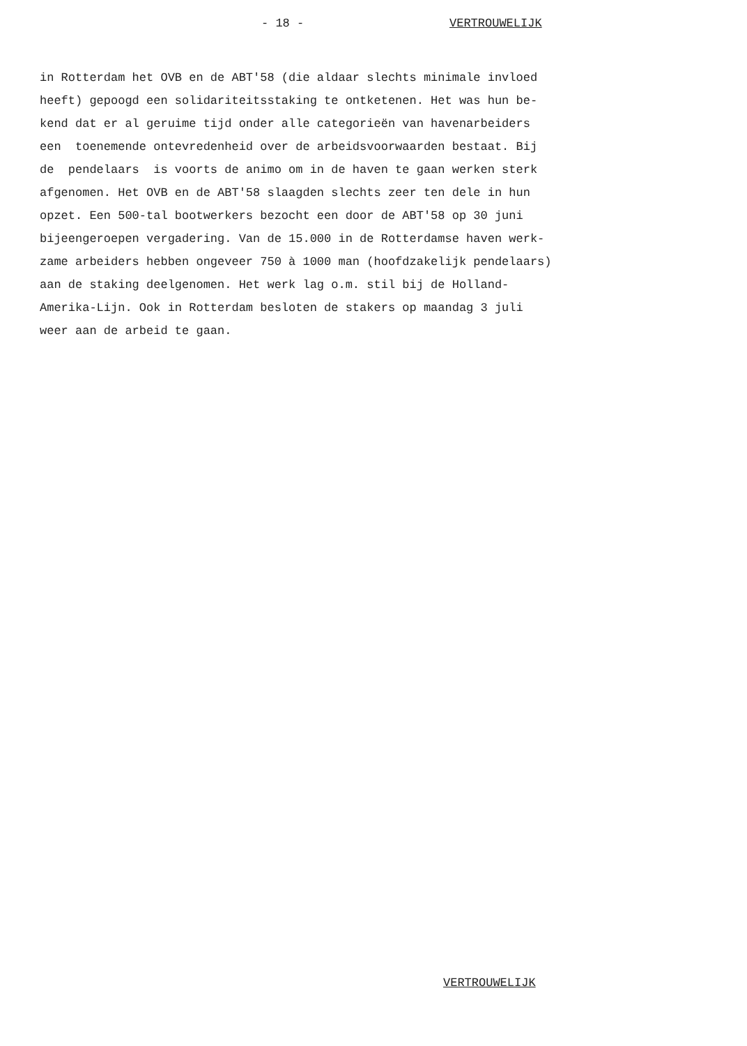- 18 - VERTROUWELIJK
in Rotterdam het OVB en de ABT'58 (die aldaar slechts minimale invloed heeft) gepoogd een solidariteitsstaking te ontketenen. Het was hun be- kend dat er al geruime tijd onder alle categorieën van havenarbeiders een toenemende ontevredenheid over de arbeidsvoorwaarden bestaat. Bij de pendelaars is voorts de animo om in de haven te gaan werken sterk afgenomen. Het OVB en de ABT'58 slaagden slechts zeer ten dele in hun opzet. Een 500-tal bootwerkers bezocht een door de ABT'58 op 30 juni bijeengeroepen vergadering. Van de 15.000 in de Rotterdamse haven werk- zame arbeiders hebben ongeveer 750 à 1000 man (hoofdzakelijk pendelaars) aan de staking deelgenomen. Het werk lag o.m. stil bij de Holland- Amerika-Lijn. Ook in Rotterdam besloten de stakers op maandag 3 juli weer aan de arbeid te gaan.
VERTROUWELIJK